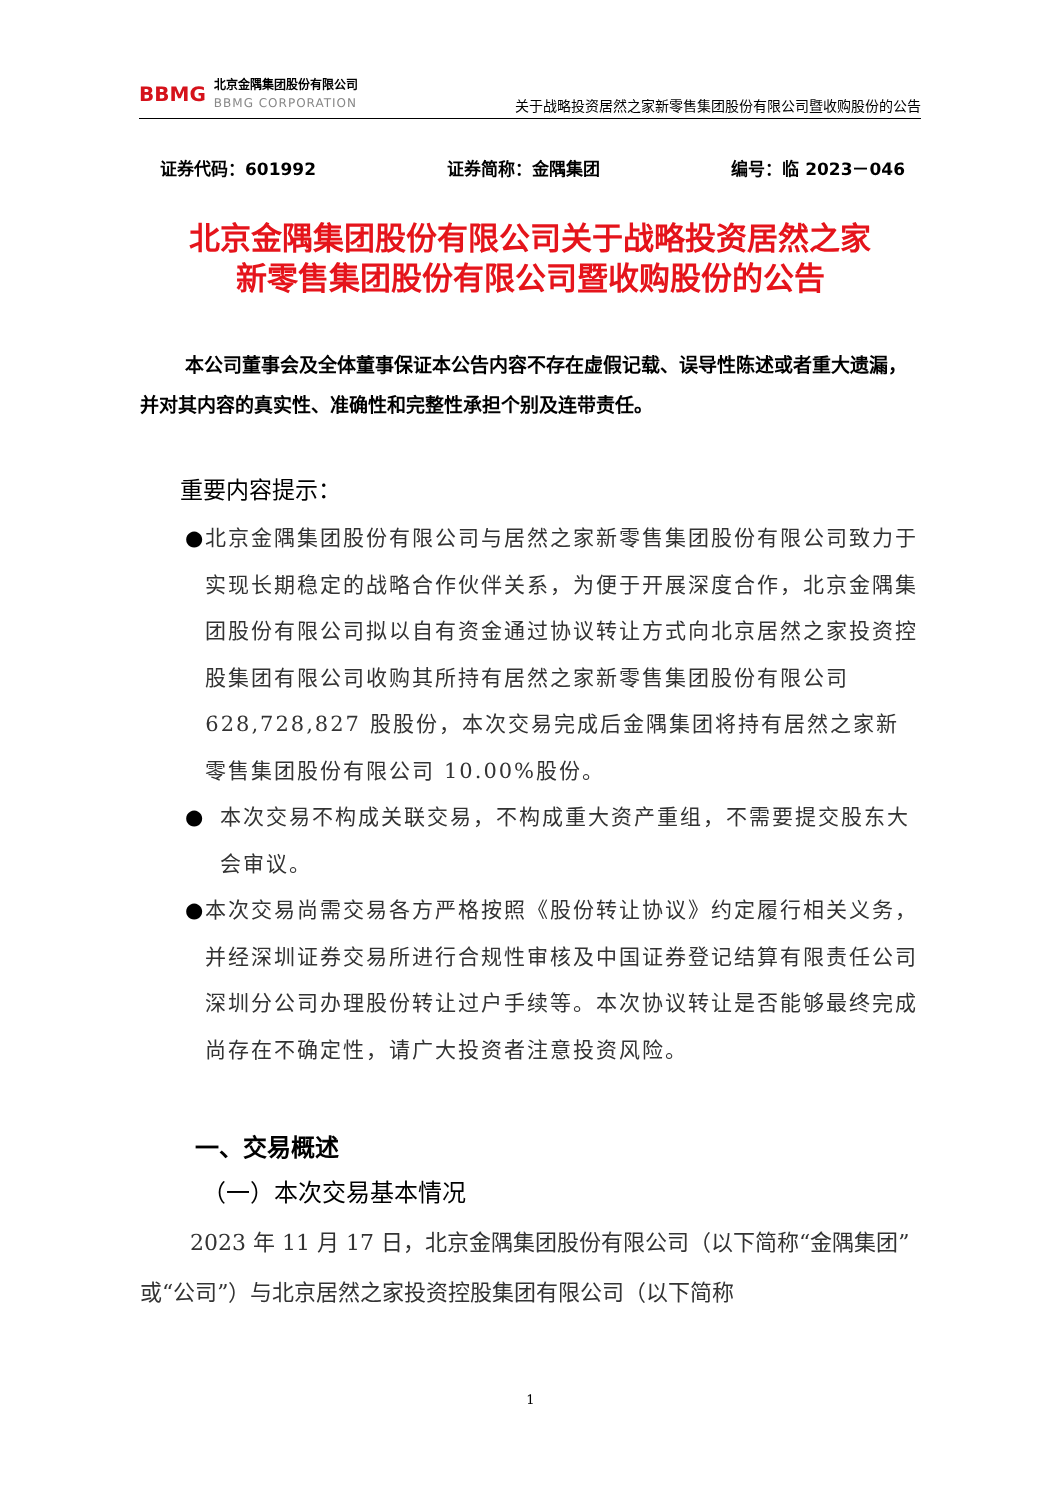BBMG
北京金隅集团股份有限公司
BBMG CORPORATION
关于战略投资居然之家新零售集团股份有限公司暨收购股份的公告
证券代码：601992 证券简称：金隅集团 编号：临 2023－046
北京金隅集团股份有限公司关于战略投资居然之家
新零售集团股份有限公司暨收购股份的公告
本公司董事会及全体董事保证本公告内容不存在虚假记载、误导性陈述或者重大遗漏，并对其内容的真实性、准确性和完整性承担个别及连带责任。
重要内容提示：
● 北京金隅集团股份有限公司与居然之家新零售集团股份有限公司致力于实现长期稳定的战略合作伙伴关系，为便于开展深度合作，北京金隅集团股份有限公司拟以自有资金通过协议转让方式向北京居然之家投资控股集团有限公司收购其所持有居然之家新零售集团股份有限公司 628,728,827 股股份，本次交易完成后金隅集团将持有居然之家新零售集团股份有限公司 10.00%股份。
● 本次交易不构成关联交易，不构成重大资产重组，不需要提交股东大会审议。
● 本次交易尚需交易各方严格按照《股份转让协议》约定履行相关义务，并经深圳证券交易所进行合规性审核及中国证券登记结算有限责任公司深圳分公司办理股份转让过户手续等。本次协议转让是否能够最终完成尚存在不确定性，请广大投资者注意投资风险。
一、交易概述
（一）本次交易基本情况
2023 年 11 月 17 日，北京金隅集团股份有限公司（以下简称“金隅集团”或“公司”）与北京居然之家投资控股集团有限公司（以下简称
1